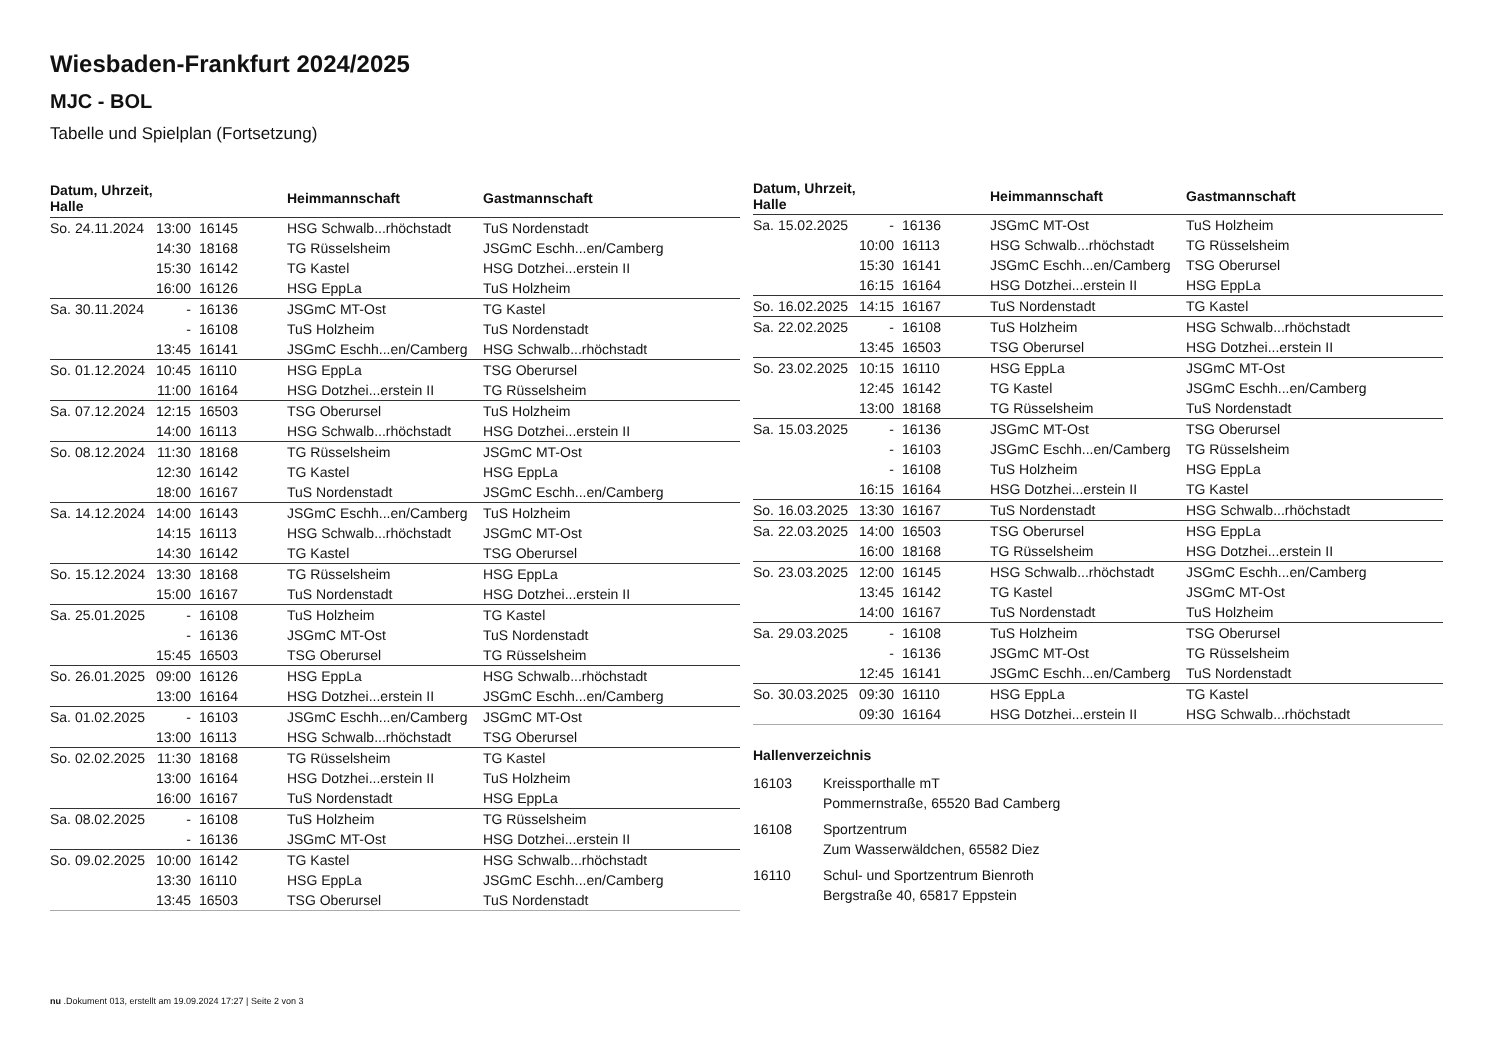Wiesbaden-Frankfurt 2024/2025
MJC - BOL
Tabelle und Spielplan (Fortsetzung)
| Datum, Uhrzeit, Halle | | | Heimmannschaft | Gastmannschaft |
| --- | --- | --- | --- | --- |
| So. 24.11.2024 | 13:00 | 16145 | HSG Schwalb...rhöchstadt | TuS Nordenstadt |
| | 14:30 | 18168 | TG Rüsselsheim | JSGmC Eschh...en/Camberg |
| | 15:30 | 16142 | TG Kastel | HSG Dotzhei...erstein II |
| | 16:00 | 16126 | HSG EppLa | TuS Holzheim |
| Sa. 30.11.2024 | - | 16136 | JSGmC MT-Ost | TG Kastel |
| | - | 16108 | TuS Holzheim | TuS Nordenstadt |
| | 13:45 | 16141 | JSGmC Eschh...en/Camberg | HSG Schwalb...rhöchstadt |
| So. 01.12.2024 | 10:45 | 16110 | HSG EppLa | TSG Oberursel |
| | 11:00 | 16164 | HSG Dotzhei...erstein II | TG Rüsselsheim |
| Sa. 07.12.2024 | 12:15 | 16503 | TSG Oberursel | TuS Holzheim |
| | 14:00 | 16113 | HSG Schwalb...rhöchstadt | HSG Dotzhei...erstein II |
| So. 08.12.2024 | 11:30 | 18168 | TG Rüsselsheim | JSGmC MT-Ost |
| | 12:30 | 16142 | TG Kastel | HSG EppLa |
| | 18:00 | 16167 | TuS Nordenstadt | JSGmC Eschh...en/Camberg |
| Sa. 14.12.2024 | 14:00 | 16143 | JSGmC Eschh...en/Camberg | TuS Holzheim |
| | 14:15 | 16113 | HSG Schwalb...rhöchstadt | JSGmC MT-Ost |
| | 14:30 | 16142 | TG Kastel | TSG Oberursel |
| So. 15.12.2024 | 13:30 | 18168 | TG Rüsselsheim | HSG EppLa |
| | 15:00 | 16167 | TuS Nordenstadt | HSG Dotzhei...erstein II |
| Sa. 25.01.2025 | - | 16108 | TuS Holzheim | TG Kastel |
| | - | 16136 | JSGmC MT-Ost | TuS Nordenstadt |
| | 15:45 | 16503 | TSG Oberursel | TG Rüsselsheim |
| So. 26.01.2025 | 09:00 | 16126 | HSG EppLa | HSG Schwalb...rhöchstadt |
| | 13:00 | 16164 | HSG Dotzhei...erstein II | JSGmC Eschh...en/Camberg |
| Sa. 01.02.2025 | - | 16103 | JSGmC Eschh...en/Camberg | JSGmC MT-Ost |
| | 13:00 | 16113 | HSG Schwalb...rhöchstadt | TSG Oberursel |
| So. 02.02.2025 | 11:30 | 18168 | TG Rüsselsheim | TG Kastel |
| | 13:00 | 16164 | HSG Dotzhei...erstein II | TuS Holzheim |
| | 16:00 | 16167 | TuS Nordenstadt | HSG EppLa |
| Sa. 08.02.2025 | - | 16108 | TuS Holzheim | TG Rüsselsheim |
| | - | 16136 | JSGmC MT-Ost | HSG Dotzhei...erstein II |
| So. 09.02.2025 | 10:00 | 16142 | TG Kastel | HSG Schwalb...rhöchstadt |
| | 13:30 | 16110 | HSG EppLa | JSGmC Eschh...en/Camberg |
| | 13:45 | 16503 | TSG Oberursel | TuS Nordenstadt |
| Datum, Uhrzeit, Halle | | | Heimmannschaft | Gastmannschaft |
| --- | --- | --- | --- | --- |
| Sa. 15.02.2025 | - | 16136 | JSGmC MT-Ost | TuS Holzheim |
| | 10:00 | 16113 | HSG Schwalb...rhöchstadt | TG Rüsselsheim |
| | 15:30 | 16141 | JSGmC Eschh...en/Camberg | TSG Oberursel |
| | 16:15 | 16164 | HSG Dotzhei...erstein II | HSG EppLa |
| So. 16.02.2025 | 14:15 | 16167 | TuS Nordenstadt | TG Kastel |
| Sa. 22.02.2025 | - | 16108 | TuS Holzheim | HSG Schwalb...rhöchstadt |
| | 13:45 | 16503 | TSG Oberursel | HSG Dotzhei...erstein II |
| So. 23.02.2025 | 10:15 | 16110 | HSG EppLa | JSGmC MT-Ost |
| | 12:45 | 16142 | TG Kastel | JSGmC Eschh...en/Camberg |
| | 13:00 | 18168 | TG Rüsselsheim | TuS Nordenstadt |
| Sa. 15.03.2025 | - | 16136 | JSGmC MT-Ost | TSG Oberursel |
| | - | 16103 | JSGmC Eschh...en/Camberg | TG Rüsselsheim |
| | - | 16108 | TuS Holzheim | HSG EppLa |
| | 16:15 | 16164 | HSG Dotzhei...erstein II | TG Kastel |
| So. 16.03.2025 | 13:30 | 16167 | TuS Nordenstadt | HSG Schwalb...rhöchstadt |
| Sa. 22.03.2025 | 14:00 | 16503 | TSG Oberursel | HSG EppLa |
| | 16:00 | 18168 | TG Rüsselsheim | HSG Dotzhei...erstein II |
| So. 23.03.2025 | 12:00 | 16145 | HSG Schwalb...rhöchstadt | JSGmC Eschh...en/Camberg |
| | 13:45 | 16142 | TG Kastel | JSGmC MT-Ost |
| | 14:00 | 16167 | TuS Nordenstadt | TuS Holzheim |
| Sa. 29.03.2025 | - | 16108 | TuS Holzheim | TSG Oberursel |
| | - | 16136 | JSGmC MT-Ost | TG Rüsselsheim |
| | 12:45 | 16141 | JSGmC Eschh...en/Camberg | TuS Nordenstadt |
| So. 30.03.2025 | 09:30 | 16110 | HSG EppLa | TG Kastel |
| | 09:30 | 16164 | HSG Dotzhei...erstein II | HSG Schwalb...rhöchstadt |
Hallenverzeichnis
16103 Kreissporthalle mT
Pommernstraße, 65520 Bad Camberg
16108 Sportzentrum
Zum Wasserwäldchen, 65582 Diez
16110 Schul- und Sportzentrum Bienroth
Bergstraße 40, 65817 Eppstein
nu .Dokument 013, erstellt am 19.09.2024 17:27 | Seite 2 von 3